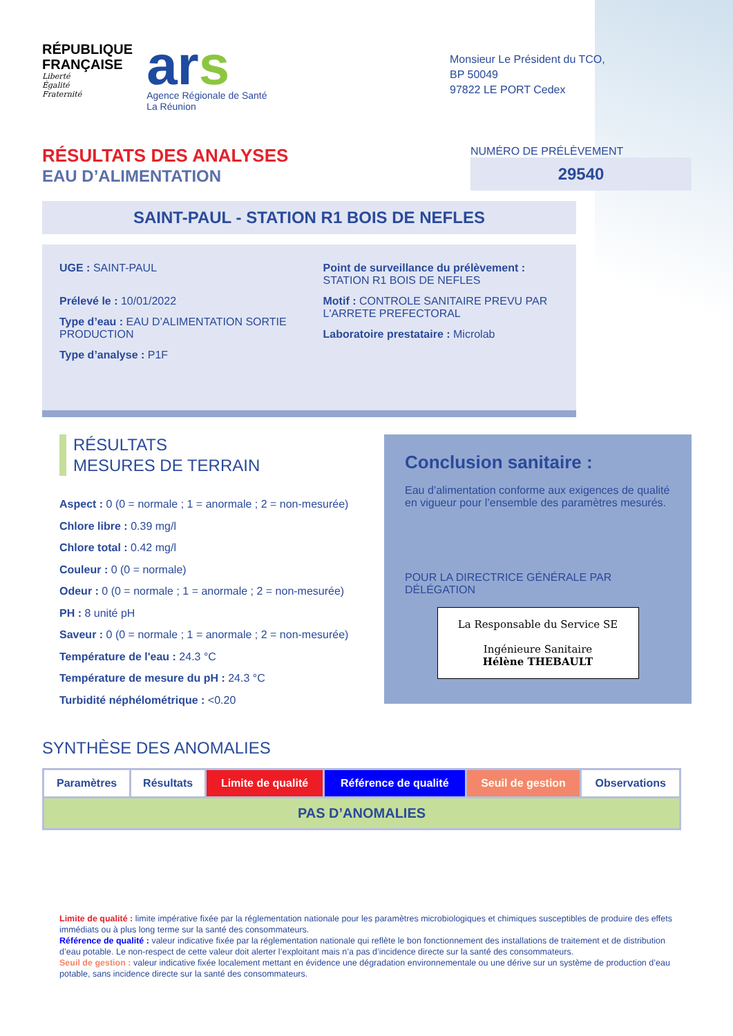RÉPUBLIQUE
FRANÇAISE
Liberté
Égalité
Fraternité
ars
Agence Régionale de Santé
La Réunion
Monsieur Le Président du TCO,
BP 50049
97822 LE PORT Cedex
RÉSULTATS DES ANALYSES
EAU D’ALIMENTATION
NUMÉRO DE PRÉLÈVEMENT
29540
SAINT-PAUL - STATION R1 BOIS DE NEFLES
UGE : SAINT-PAUL
Prélevé le : 10/01/2022
Type d’eau : EAU D’ALIMENTATION SORTIE PRODUCTION
Type d’analyse : P1F
Point de surveillance du prélèvement : STATION R1 BOIS DE NEFLES
Motif : CONTROLE SANITAIRE PREVU PAR L'ARRETE PREFECTORAL
Laboratoire prestataire : Microlab
RÉSULTATS
MESURES DE TERRAIN
Aspect : 0 (0 = normale ; 1 = anormale ; 2 = non-mesurée)
Chlore libre : 0.39 mg/l
Chlore total : 0.42 mg/l
Couleur : 0 (0 = normale)
Odeur : 0 (0 = normale ; 1 = anormale ; 2 = non-mesurée)
PH : 8 unité pH
Saveur : 0 (0 = normale ; 1 = anormale ; 2 = non-mesurée)
Température de l'eau : 24.3 °C
Température de mesure du pH : 24.3 °C
Turbidité néphélométrique : <0.20
Conclusion sanitaire :
Eau d’alimentation conforme aux exigences de qualité en vigueur pour l’ensemble des paramètres mesurés.
POUR LA DIRECTRICE GÉNÉRALE PAR DÉLÉGATION
La Responsable du Service SE
Ingénieure Sanitaire
Hélène THEBAULT
SYNTHÈSE DES ANOMALIES
| Paramètres | Résultats | Limite de qualité | Référence de qualité | Seuil de gestion | Observations |
| --- | --- | --- | --- | --- | --- |
| PAS D’ANOMALIES | | | | | |
Limite de qualité : limite impérative fixée par la réglementation nationale pour les paramètres microbiologiques et chimiques susceptibles de produire des effets immédiats ou à plus long terme sur la santé des consommateurs.
Référence de qualité : valeur indicative fixée par la réglementation nationale qui reflète le bon fonctionnement des installations de traitement et de distribution d’eau potable. Le non-respect de cette valeur doit alerter l’exploitant mais n’a pas d’incidence directe sur la santé des consommateurs.
Seuil de gestion : valeur indicative fixée localement mettant en évidence une dégradation environnementale ou une dérive sur un système de production d’eau potable, sans incidence directe sur la santé des consommateurs.